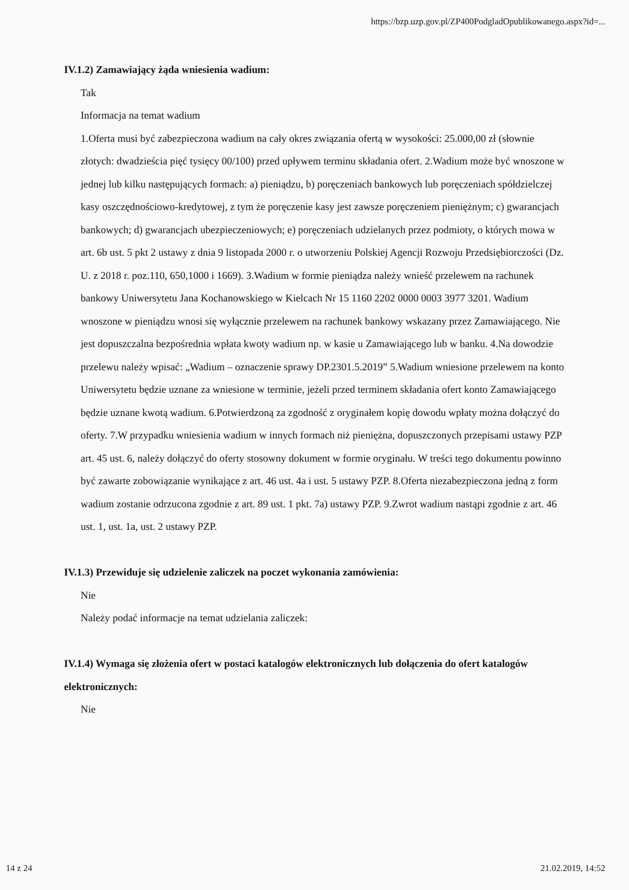https://bzp.uzp.gov.pl/ZP400PodgladOpublikowanego.aspx?id=...
IV.1.2) Zamawiający żąda wniesienia wadium:
Tak
Informacja na temat wadium
1.Oferta musi być zabezpieczona wadium na cały okres związania ofertą w wysokości: 25.000,00 zł (słownie złotych: dwadzieścia pięć tysięcy 00/100) przed upływem terminu składania ofert. 2.Wadium może być wnoszone w jednej lub kilku następujących formach: a) pieniądzu, b) poręczeniach bankowych lub poręczeniach spółdzielczej kasy oszczędnościowo-kredytowej, z tym że poręczenie kasy jest zawsze poręczeniem pieniężnym; c) gwarancjach bankowych; d) gwarancjach ubezpieczeniowych; e) poręczeniach udzielanych przez podmioty, o których mowa w art. 6b ust. 5 pkt 2 ustawy z dnia 9 listopada 2000 r. o utworzeniu Polskiej Agencji Rozwoju Przedsiębiorczości (Dz. U. z 2018 r. poz.110, 650,1000 i 1669). 3.Wadium w formie pieniądza należy wnieść przelewem na rachunek bankowy Uniwersytetu Jana Kochanowskiego w Kielcach Nr 15 1160 2202 0000 0003 3977 3201. Wadium wnoszone w pieniądzu wnosi się wyłącznie przelewem na rachunek bankowy wskazany przez Zamawiającego. Nie jest dopuszczalna bezpośrednia wpłata kwoty wadium np. w kasie u Zamawiającego lub w banku. 4.Na dowodzie przelewu należy wpisać: „Wadium – oznaczenie sprawy DP.2301.5.2019” 5.Wadium wniesione przelewem na konto Uniwersytetu będzie uznane za wniesione w terminie, jeżeli przed terminem składania ofert konto Zamawiającego będzie uznane kwotą wadium. 6.Potwierdzoną za zgodność z oryginałem kopię dowodu wpłaty można dołączyć do oferty. 7.W przypadku wniesienia wadium w innych formach niż pieniężna, dopuszczonych przepisami ustawy PZP art. 45 ust. 6, należy dołączyć do oferty stosowny dokument w formie oryginału. W treści tego dokumentu powinno być zawarte zobowiązanie wynikające z art. 46 ust. 4a i ust. 5 ustawy PZP. 8.Oferta niezabezpieczona jedną z form wadium zostanie odrzucona zgodnie z art. 89 ust. 1 pkt. 7a) ustawy PZP. 9.Zwrot wadium nastąpi zgodnie z art. 46 ust. 1, ust. 1a, ust. 2 ustawy PZP.
IV.1.3) Przewiduje się udzielenie zaliczek na poczet wykonania zamówienia:
Nie
Należy podać informacje na temat udzielania zaliczek:
IV.1.4) Wymaga się złożenia ofert w postaci katalogów elektronicznych lub dołączenia do ofert katalogów elektronicznych:
Nie
14 z 24 21.02.2019, 14:52